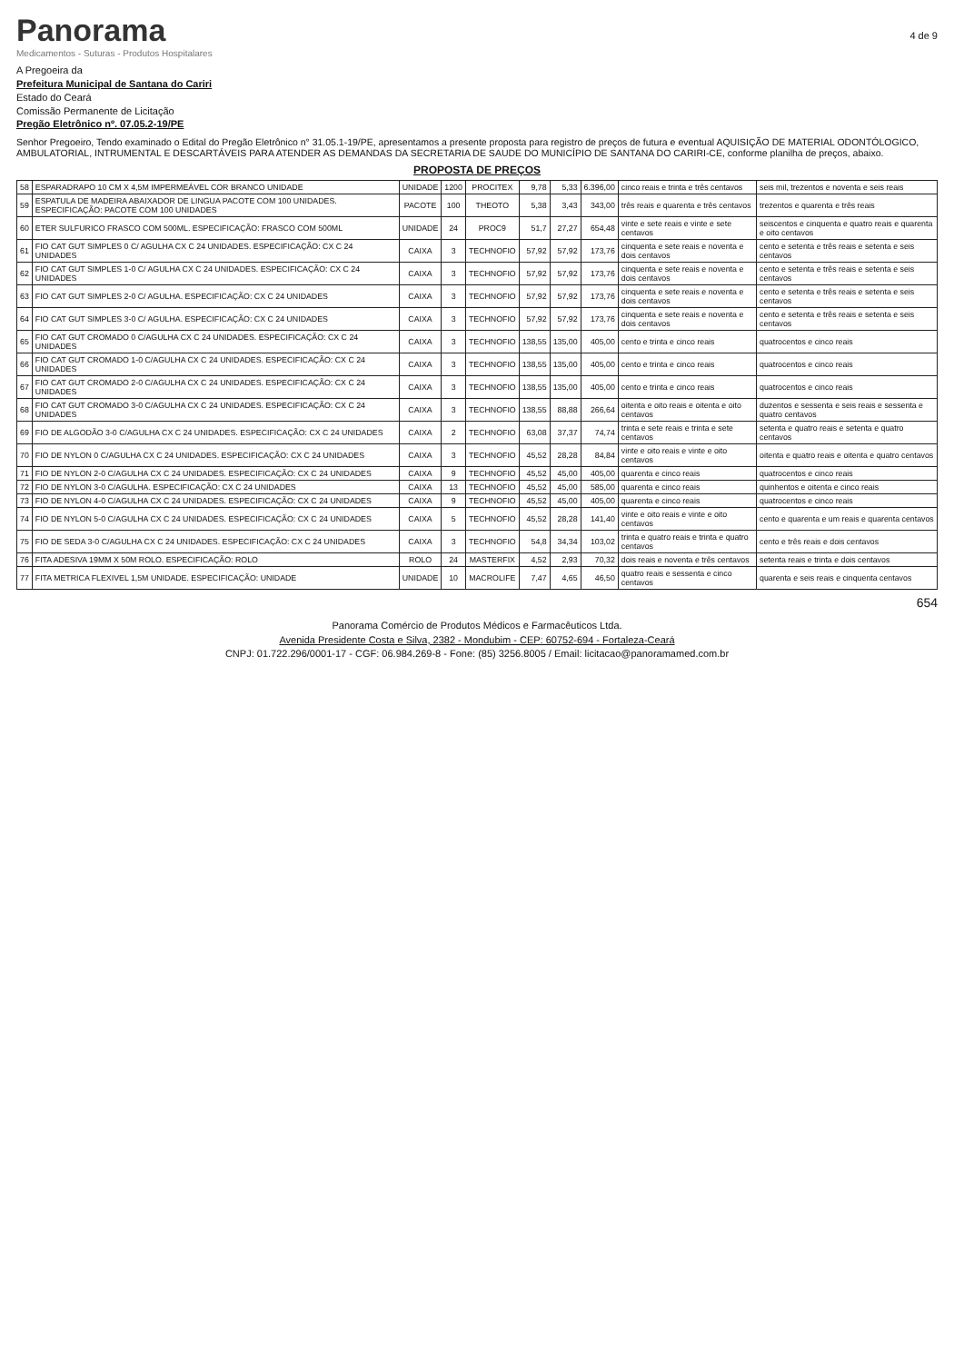Panorama
Medicamentos - Suturas - Produtos Hospitalares
4 de 9
A Pregoeira da
Prefeitura Municipal de Santana do Cariri
Estado do Ceará
Comissão Permanente de Licitação
Pregão Eletrônico nº. 07.05.2-19/PE
Senhor Pregoeiro, Tendo examinado o Edital do Pregão Eletrônico n° 31.05.1-19/PE, apresentamos a presente proposta para registro de preços de futura e eventual AQUISIÇÃO DE MATERIAL ODONTÓLOGICO, AMBULATORIAL, INTRUMENTAL E DESCARTÁVEIS PARA ATENDER AS DEMANDAS DA SECRETARIA DE SAUDE DO MUNICÍPIO DE SANTANA DO CARIRI-CE, conforme planilha de preços, abaixo.
PROPOSTA DE PREÇOS
| 58 | ESPARADRAPO 10 CM X 4,5M IMPERMEÁVEL COR BRANCO UNIDADE | UNIDADE | 1200 | PROCITEX | 9,78 | 5,33 | 6.396,00 | cinco reais e trinta e três centavos | seis mil, trezentos e noventa e seis reais |
| 59 | ESPATULA DE MADEIRA ABAIXADOR DE LINGUA PACOTE COM 100 UNIDADES. ESPECIFICAÇÃO: PACOTE COM 100 UNIDADES | PACOTE | 100 | THEOTO | 5,38 | 3,43 | 343,00 | três reais e quarenta e três centavos | trezentos e quarenta e três reais |
| 60 | ETER SULFURICO FRASCO COM 500ML. ESPECIFICAÇÃO: FRASCO COM 500ML | UNIDADE | 24 | PROC9 | 51,7 | 27,27 | 654,48 | vinte e sete reais e vinte e sete centavos | seiscentos e cinquenta e quatro reais e quarenta e oito centavos |
| 61 | FIO CAT GUT SIMPLES 0 C/ AGULHA CX C 24 UNIDADES. ESPECIFICAÇÃO: CX C 24 UNIDADES | CAIXA | 3 | TECHNOFIO | 57,92 | 57,92 | 173,76 | cinquenta e sete reais e noventa e dois centavos | cento e setenta e três reais e setenta e seis centavos |
| 62 | FIO CAT GUT SIMPLES 1-0 C/ AGULHA CX C 24 UNIDADES. ESPECIFICAÇÃO: CX C 24 UNIDADES | CAIXA | 3 | TECHNOFIO | 57,92 | 57,92 | 173,76 | cinquenta e sete reais e noventa e dois centavos | cento e setenta e três reais e setenta e seis centavos |
| 63 | FIO CAT GUT SIMPLES 2-0 C/ AGULHA. ESPECIFICAÇÃO: CX C 24 UNIDADES | CAIXA | 3 | TECHNOFIO | 57,92 | 57,92 | 173,76 | cinquenta e sete reais e noventa e dois centavos | cento e setenta e três reais e setenta e seis centavos |
| 64 | FIO CAT GUT SIMPLES 3-0 C/ AGULHA. ESPECIFICAÇÃO: CX C 24 UNIDADES | CAIXA | 3 | TECHNOFIO | 57,92 | 57,92 | 173,76 | cinquenta e sete reais e noventa e dois centavos | cento e setenta e três reais e setenta e seis centavos |
| 65 | FIO CAT GUT CROMADO 0 C/AGULHA CX C 24 UNIDADES. ESPECIFICAÇÃO: CX C 24 UNIDADES | CAIXA | 3 | TECHNOFIO | 138,55 | 135,00 | 405,00 | cento e trinta e cinco reais | quatrocentos e cinco reais |
| 66 | FIO CAT GUT CROMADO 1-0 C/AGULHA CX C 24 UNIDADES. ESPECIFICAÇÃO: CX C 24 UNIDADES | CAIXA | 3 | TECHNOFIO | 138,55 | 135,00 | 405,00 | cento e trinta e cinco reais | quatrocentos e cinco reais |
| 67 | FIO CAT GUT CROMADO 2-0 C/AGULHA CX C 24 UNIDADES. ESPECIFICAÇÃO: CX C 24 UNIDADES | CAIXA | 3 | TECHNOFIO | 138,55 | 135,00 | 405,00 | cento e trinta e cinco reais | quatrocentos e cinco reais |
| 68 | FIO CAT GUT CROMADO 3-0 C/AGULHA CX C 24 UNIDADES. ESPECIFICAÇÃO: CX C 24 UNIDADES | CAIXA | 3 | TECHNOFIO | 138,55 | 88,88 | 266,64 | oitenta e oito reais e oitenta e oito centavos | duzentos e sessenta e seis reais e sessenta e quatro centavos |
| 69 | FIO DE ALGODÃO 3-0 C/AGULHA CX C 24 UNIDADES. ESPECIFICAÇÃO: CX C 24 UNIDADES | CAIXA | 2 | TECHNOFIO | 63,08 | 37,37 | 74,74 | trinta e sete reais e trinta e sete centavos | setenta e quatro reais e setenta e quatro centavos |
| 70 | FIO DE NYLON 0 C/AGULHA CX C 24 UNIDADES. ESPECIFICAÇÃO: CX C 24 UNIDADES | CAIXA | 3 | TECHNOFIO | 45,52 | 28,28 | 84,84 | vinte e oito reais e vinte e oito centavos | oitenta e quatro reais e oitenta e quatro centavos |
| 71 | FIO DE NYLON 2-0 C/AGULHA CX C 24 UNIDADES. ESPECIFICAÇÃO: CX C 24 UNIDADES | CAIXA | 9 | TECHNOFIO | 45,52 | 45,00 | 405,00 | quarenta e cinco reais | quatrocentos e cinco reais |
| 72 | FIO DE NYLON 3-0 C/AGULHA. ESPECIFICAÇÃO: CX C 24 UNIDADES | CAIXA | 13 | TECHNOFIO | 45,52 | 45,00 | 585,00 | quarenta e cinco reais | quinhentos e oitenta e cinco reais |
| 73 | FIO DE NYLON 4-0 C/AGULHA CX C 24 UNIDADES. ESPECIFICAÇÃO: CX C 24 UNIDADES | CAIXA | 9 | TECHNOFIO | 45,52 | 45,00 | 405,00 | quarenta e cinco reais | quatrocentos e cinco reais |
| 74 | FIO DE NYLON 5-0 C/AGULHA CX C 24 UNIDADES. ESPECIFICAÇÃO: CX C 24 UNIDADES | CAIXA | 5 | TECHNOFIO | 45,52 | 28,28 | 141,40 | vinte e oito reais e vinte e oito centavos | cento e quarenta e um reais e quarenta centavos |
| 75 | FIO DE SEDA 3-0 C/AGULHA CX C 24 UNIDADES. ESPECIFICAÇÃO: CX C 24 UNIDADES | CAIXA | 3 | TECHNOFIO | 54,8 | 34,34 | 103,02 | trinta e quatro reais e trinta e quatro centavos | cento e três reais e dois centavos |
| 76 | FITA ADESIVA 19MM X 50M ROLO. ESPECIFICAÇÃO: ROLO | ROLO | 24 | MASTERFIX | 4,52 | 2,93 | 70,32 | dois reais e noventa e três centavos | setenta reais e trinta e dois centavos |
| 77 | FITA METRICA FLEXIVEL 1,5M UNIDADE. ESPECIFICAÇÃO: UNIDADE | UNIDADE | 10 | MACROLIFE | 7,47 | 4,65 | 46,50 | quatro reais e sessenta e cinco centavos | quarenta e seis reais e cinquenta centavos |
654
Panorama Comércio de Produtos Médicos e Farmacêuticos Ltda.
Avenida Presidente Costa e Silva, 2382 - Mondubim - CEP: 60752-694 - Fortaleza-Ceará
CNPJ: 01.722.296/0001-17 - CGF: 06.984.269-8 - Fone: (85) 3256.8005 / Email: licitacao@panoramamed.com.br